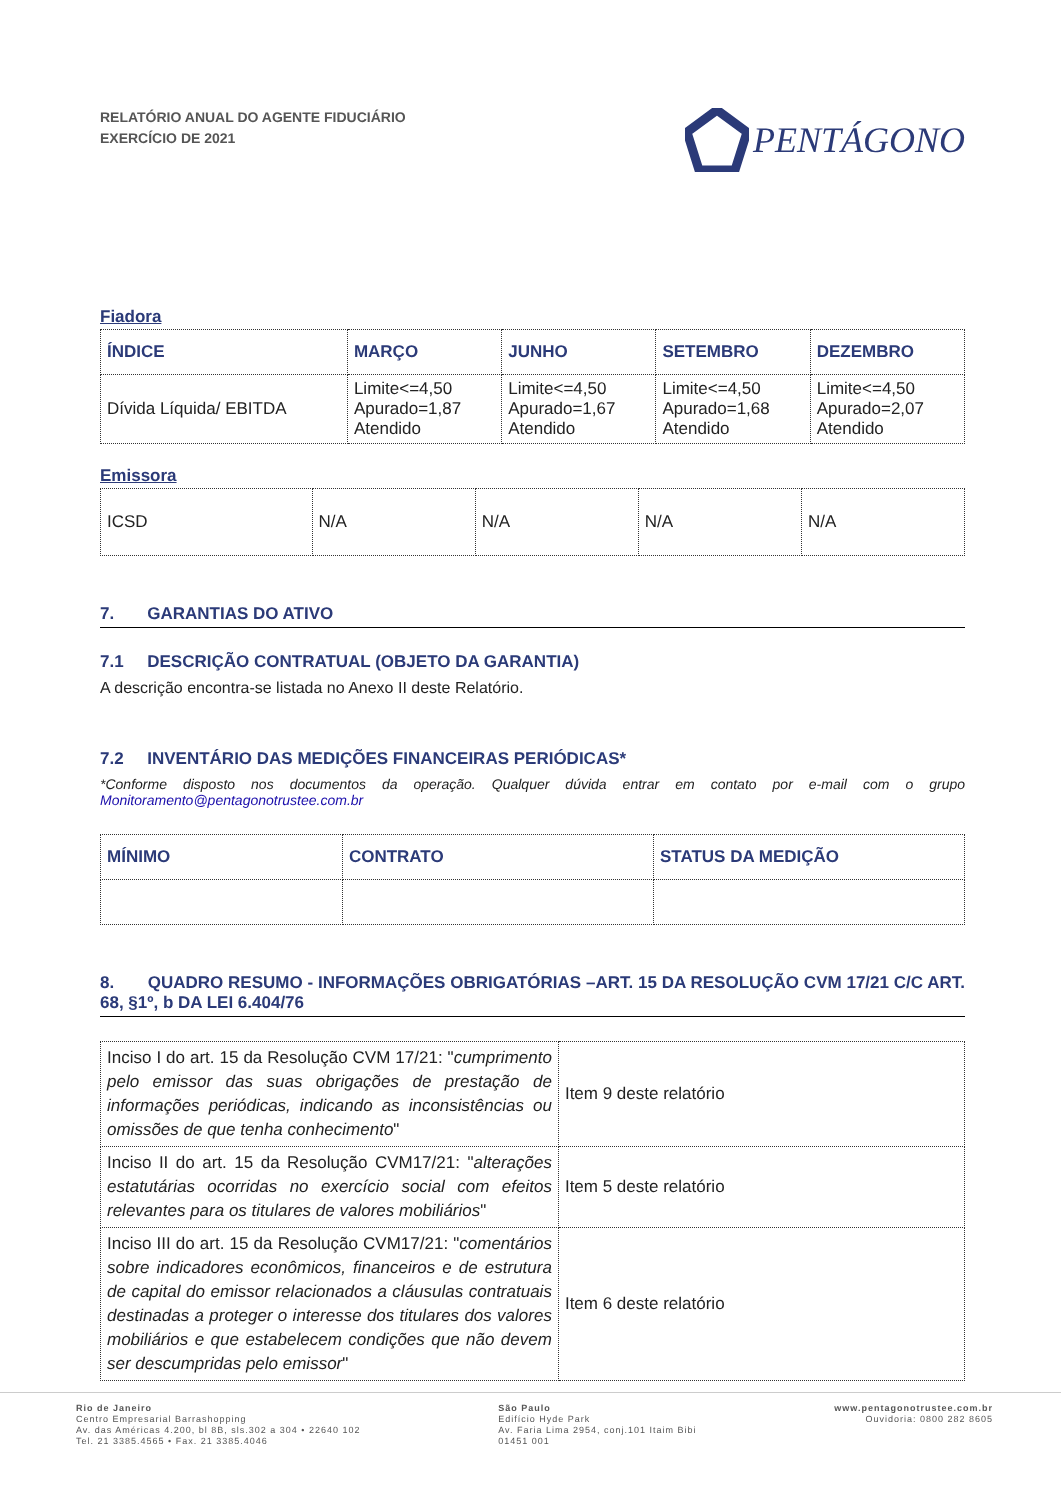RELATÓRIO ANUAL DO AGENTE FIDUCIÁRIO
EXERCÍCIO DE 2021
PENTÁGONO
Fiadora
| ÍNDICE | MARÇO | JUNHO | SETEMBRO | DEZEMBRO |
| --- | --- | --- | --- | --- |
| Dívida Líquida/ EBITDA | Limite<=4,50 Apurado=1,87 Atendido | Limite<=4,50 Apurado=1,67 Atendido | Limite<=4,50 Apurado=1,68 Atendido | Limite<=4,50 Apurado=2,07 Atendido |
Emissora
| ICSD | N/A | N/A | N/A | N/A |
7. GARANTIAS DO ATIVO
7.1 DESCRIÇÃO CONTRATUAL (OBJETO DA GARANTIA)
A descrição encontra-se listada no Anexo II deste Relatório.
7.2 INVENTÁRIO DAS MEDIÇÕES FINANCEIRAS PERIÓDICAS*
*Conforme disposto nos documentos da operação. Qualquer dúvida entrar em contato por e-mail com o grupo Monitoramento@pentagonotrustee.com.br
| MÍNIMO | CONTRATO | STATUS DA MEDIÇÃO |
| --- | --- | --- |
8. QUADRO RESUMO - INFORMAÇÕES OBRIGATÓRIAS –ART. 15 DA RESOLUÇÃO CVM 17/21 C/C ART. 68, §1º, b DA LEI 6.404/76
| Inciso I do art. 15 da Resolução CVM 17/21: " cumprimento pelo emissor das suas obrigações de prestação de informações periódicas, indicando as inconsistências ou omissões de que tenha conhecimento " | Item 9 deste relatório |
| Inciso II do art. 15 da Resolução CVM17/21: " alterações estatutárias ocorridas no exercício social com efeitos relevantes para os titulares de valores mobiliários " | Item 5 deste relatório |
| Inciso III do art. 15 da Resolução CVM17/21: " comentários sobre indicadores econômicos, financeiros e de estrutura de capital do emissor relacionados a cláusulas contratuais destinadas a proteger o interesse dos titulares dos valores mobiliários e que estabelecem condições que não devem ser descumpridas pelo emissor " | Item 6 deste relatório |
Rio de Janeiro
Centro Empresarial Barrashopping
Av. das Américas 4.200, bl 8B, sls.302 a 304 • 22640 102
Tel. 21 3385.4565 • Fax. 21 3385.4046
São Paulo
Edifício Hyde Park
Av. Faria Lima 2954, conj.101 Itaim Bibi
01451 001
www.pentagonotrustee.com.br
Ouvidoria: 0800 282 8605